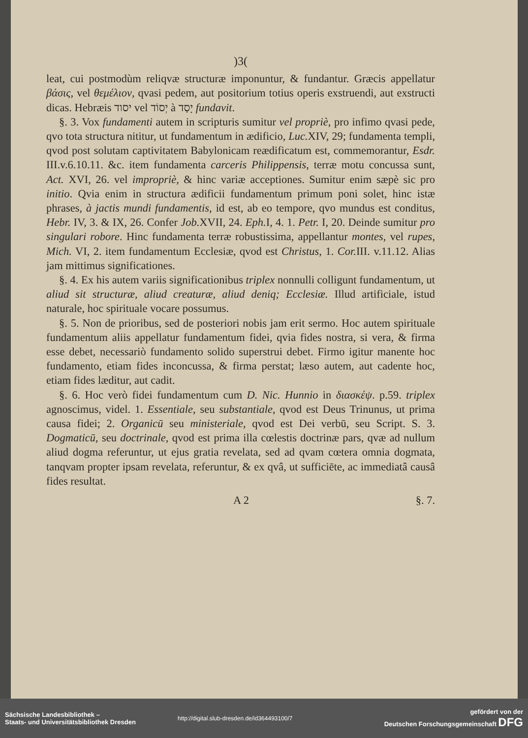)3(
leat, cui postmodùm reliqvæ structuræ imponuntur, & fundantur. Græcis appellatur βάσις, vel θεμέλιον, qvasi pedem, aut positorium totius operis exstruendi, aut exstructi dicas. Hebræis יסוד vel יְסוֹד à יָסַד fundavit.
§. 3. Vox fundamenti autem in scripturis sumitur vel propriè, pro infimo qvasi pede, qvo tota structura nititur, ut fundamentum in ædificio, Luc. XIV, 29; fundamenta templi, qvod post solutam captivitatem Babylonicam reædificatum est, commemorantur, Esdr. III.v.6.10.11. &c. item fundamenta carceris Philippensis, terræ motu concussa sunt, Act. XVI, 26. vel impropriè, & hinc variæ acceptiones. Sumitur enim sæpè sic pro initio. Qvia enim in structura ædificii fundamentum primum poni solet, hinc istæ phrases, à jactis mundi fundamentis, id est, ab eo tempore, qvo mundus est conditus, Hebr. IV, 3. & IX, 26. Confer Job. XVII, 24. Eph. I, 4. 1. Petr. I, 20. Deinde sumitur pro singulari robore. Hinc fundamenta terræ robustissima, appellantur montes, vel rupes, Mich. VI, 2. item fundamentum Ecclesiæ, qvod est Christus, 1. Cor. III. v.11.12. Alias jam mittimus significationes.
§. 4. Ex his autem variis significationibus triplex nonnulli colligunt fundamentum, ut aliud sit structuræ, aliud creaturæ, aliud deniq; Ecclesiæ. Illud artificiale, istud naturale, hoc spirituale vocare possumus.
§. 5. Non de prioribus, sed de posteriori nobis jam erit sermo. Hoc autem spirituale fundamentum aliis appellatur fundamentum fidei, qvia fides nostra, si vera, & firma esse debet, necessariò fundamento solido superstrui debet. Firmo igitur manente hoc fundamento, etiam fides inconcussa, & firma perstat; læso autem, aut cadente hoc, etiam fides læditur, aut cadit.
§. 6. Hoc verò fidei fundamentum cum D. Nic. Hunnio in διασκέψ. p.59. triplex agnoscimus, videl. 1. Essentiale, seu substantiale, qvod est Deus Trinunus, ut prima causa fidei; 2. Organicū seu ministeriale, qvod est Dei verbū, seu Script. S. 3. Dogmaticū, seu doctrinale, qvod est prima illa cœlestis doctrinæ pars, qvæ ad nullum aliud dogma referuntur, ut ejus gratia revelata, sed ad qvam cœtera omnia dogmata, tanqvam propter ipsam revelata, referuntur, & ex qvâ, ut sufficiēte, ac immediatâ causâ fides resultat.
A 2 §. 7.
Sächsische Landesbibliothek –
Staats- und Universitätsbibliothek Dresden
http://digital.slub-dresden.de/id364493100/7
gefördert von der
Deutschen Forschungsgemeinschaft DFG